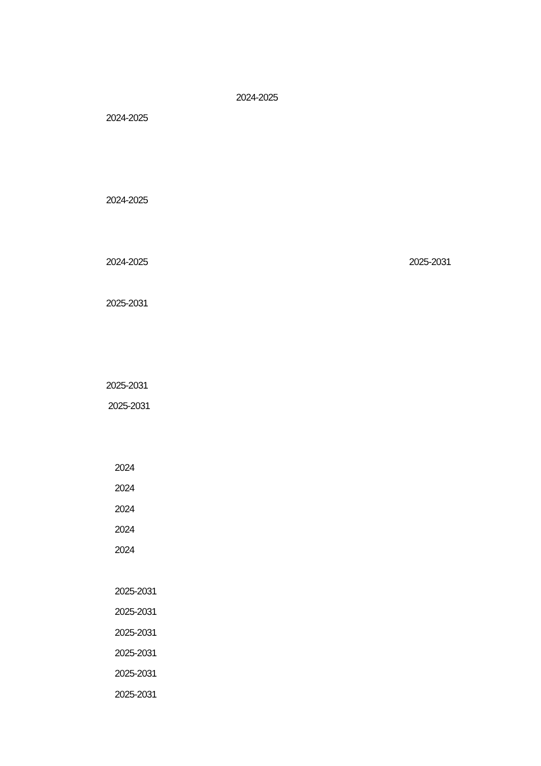2024-2025
2024-2025
2024-2025
2024-2025 2025-2031
2025-2031
2025-2031
2025-2031
2024
2024
2024
2024
2024
2025-2031
2025-2031
2025-2031
2025-2031
2025-2031
2025-2031